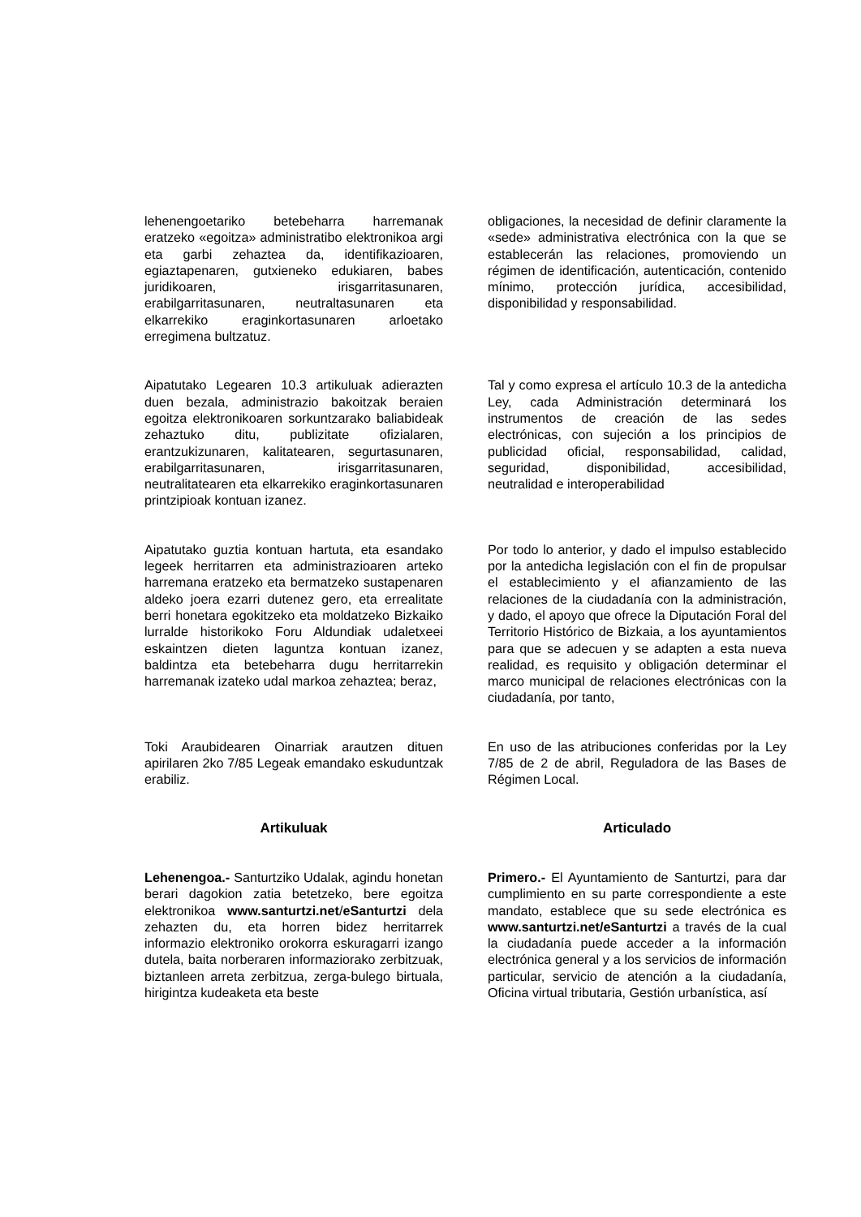lehenengoetariko betebeharra harremanak eratzeko «egoitza» administratibo elektronikoa argi eta garbi zehaztea da, identifikazioaren, egiaztapenaren, gutxieneko edukiaren, babes juridikoaren, irisgarritasunaren, erabilgarritasunaren, neutraltasunaren eta elkarrekiko eraginkortasunaren arloetako erregimena bultzatuz.
obligaciones, la necesidad de definir claramente la «sede» administrativa electrónica con la que se establecerán las relaciones, promoviendo un régimen de identificación, autenticación, contenido mínimo, protección jurídica, accesibilidad, disponibilidad y responsabilidad.
Aipatutako Legearen 10.3 artikuluak adierazten duen bezala, administrazio bakoitzak beraien egoitza elektronikoaren sorkuntzarako baliabideak zehaztuko ditu, publizitate ofizialaren, erantzukizunaren, kalitatearen, segurtasunaren, erabilgarritasunaren, irisgarritasunaren, neutralitatearen eta elkarrekiko eraginkortasunaren printzipioak kontuan izanez.
Tal y como expresa el artículo 10.3 de la antedicha Ley, cada Administración determinará los instrumentos de creación de las sedes electrónicas, con sujeción a los principios de publicidad oficial, responsabilidad, calidad, seguridad, disponibilidad, accesibilidad, neutralidad e interoperabilidad
Aipatutako guztia kontuan hartuta, eta esandako legeek herritarren eta administrazioaren arteko harremana eratzeko eta bermatzeko sustapenaren aldeko joera ezarri dutenez gero, eta errealitate berri honetara egokitzeko eta moldatzeko Bizkaiko lurralde historikoko Foru Aldundiak udaletxeei eskaintzen dieten laguntza kontuan izanez, baldintza eta betebeharra dugu herritarrekin harremanak izateko udal markoa zehaztea; beraz,
Por todo lo anterior, y dado el impulso establecido por la antedicha legislación con el fin de propulsar el establecimiento y el afianzamiento de las relaciones de la ciudadanía con la administración, y dado, el apoyo que ofrece la Diputación Foral del Territorio Histórico de Bizkaia, a los ayuntamientos para que se adecuen y se adapten a esta nueva realidad, es requisito y obligación determinar el marco municipal de relaciones electrónicas con la ciudadanía, por tanto,
Toki Araubidearen Oinarriak arautzen dituen apirilaren 2ko 7/85 Legeak emandako eskuduntzak erabiliz.
En uso de las atribuciones conferidas por la Ley 7/85 de 2 de abril, Reguladora de las Bases de Régimen Local.
Artikuluak Articulado
Lehenengoa.- Santurtziko Udalak, agindu honetan berari dagokion zatia betetzeko, bere egoitza elektronikoa www.santurtzi.net/eSanturtzi dela zehazten du, eta horren bidez herritarrek informazio elektroniko orokorra eskuragarri izango dutela, baita norberaren informaziorako zerbitzuak, biztanleen arreta zerbitzua, zerga-bulego birtuala, hirigintza kudeaketa eta beste
Primero.- El Ayuntamiento de Santurtzi, para dar cumplimiento en su parte correspondiente a este mandato, establece que su sede electrónica es www.santurtzi.net/eSanturtzi a través de la cual la ciudadanía puede acceder a la información electrónica general y a los servicios de información particular, servicio de atención a la ciudadanía, Oficina virtual tributaria, Gestión urbanística, así